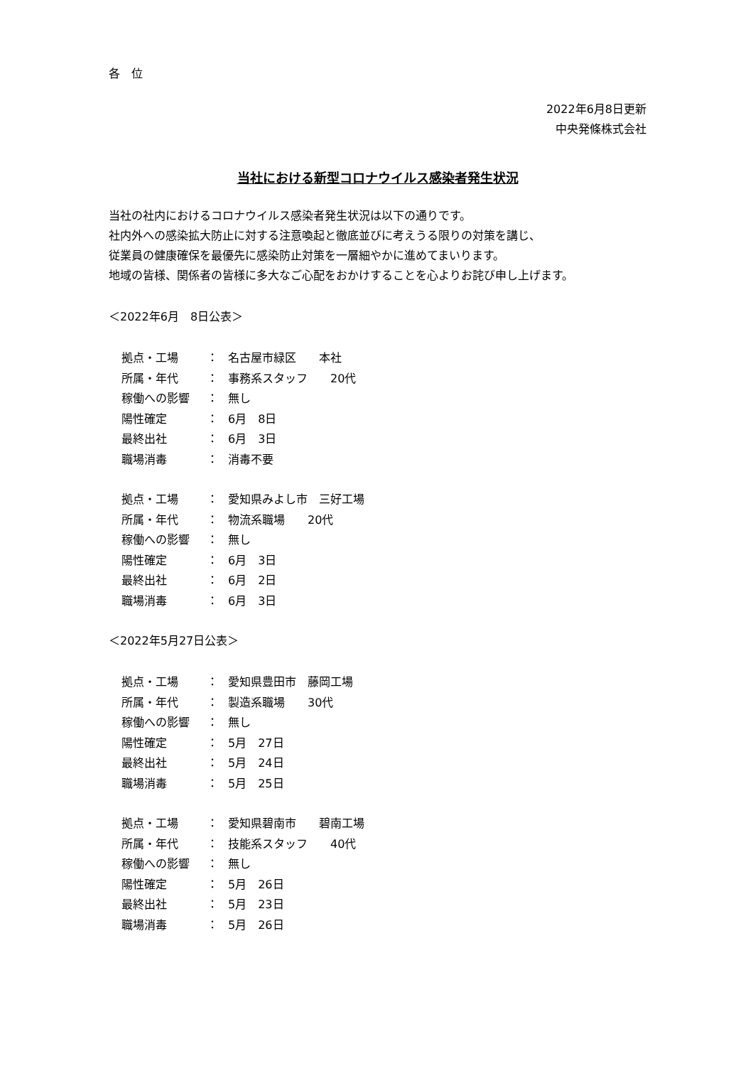各　位
2022年6月8日更新
中央発條株式会社
当社における新型コロナウイルス感染者発生状況
当社の社内におけるコロナウイルス感染者発生状況は以下の通りです。
社内外への感染拡大防止に対する注意喚起と徹底並びに考えうる限りの対策を講じ、
従業員の健康確保を最優先に感染防止対策を一層細やかに進めてまいります。
地域の皆様、関係者の皆様に多大なご心配をおかけすることを心よりお詫び申し上げます。
＜2022年6月　8日公表＞
| 拠点・工場 | ： | 名古屋市緑区 本社 |
| 所属・年代 | ： | 事務系スタッフ 20代 |
| 稼働への影響 | ： | 無し |
| 陽性確定 | ： | 6月 8日 |
| 最終出社 | ： | 6月 3日 |
| 職場消毒 | ： | 消毒不要 |
| 拠点・工場 | ： | 愛知県みよし市 三好工場 |
| 所属・年代 | ： | 物流系職場 20代 |
| 稼働への影響 | ： | 無し |
| 陽性確定 | ： | 6月 3日 |
| 最終出社 | ： | 6月 2日 |
| 職場消毒 | ： | 6月 3日 |
＜2022年5月27日公表＞
| 拠点・工場 | ： | 愛知県豊田市 藤岡工場 |
| 所属・年代 | ： | 製造系職場 30代 |
| 稼働への影響 | ： | 無し |
| 陽性確定 | ： | 5月 27日 |
| 最終出社 | ： | 5月 24日 |
| 職場消毒 | ： | 5月 25日 |
| 拠点・工場 | ： | 愛知県碧南市 碧南工場 |
| 所属・年代 | ： | 技能系スタッフ 40代 |
| 稼働への影響 | ： | 無し |
| 陽性確定 | ： | 5月 26日 |
| 最終出社 | ： | 5月 23日 |
| 職場消毒 | ： | 5月 26日 |